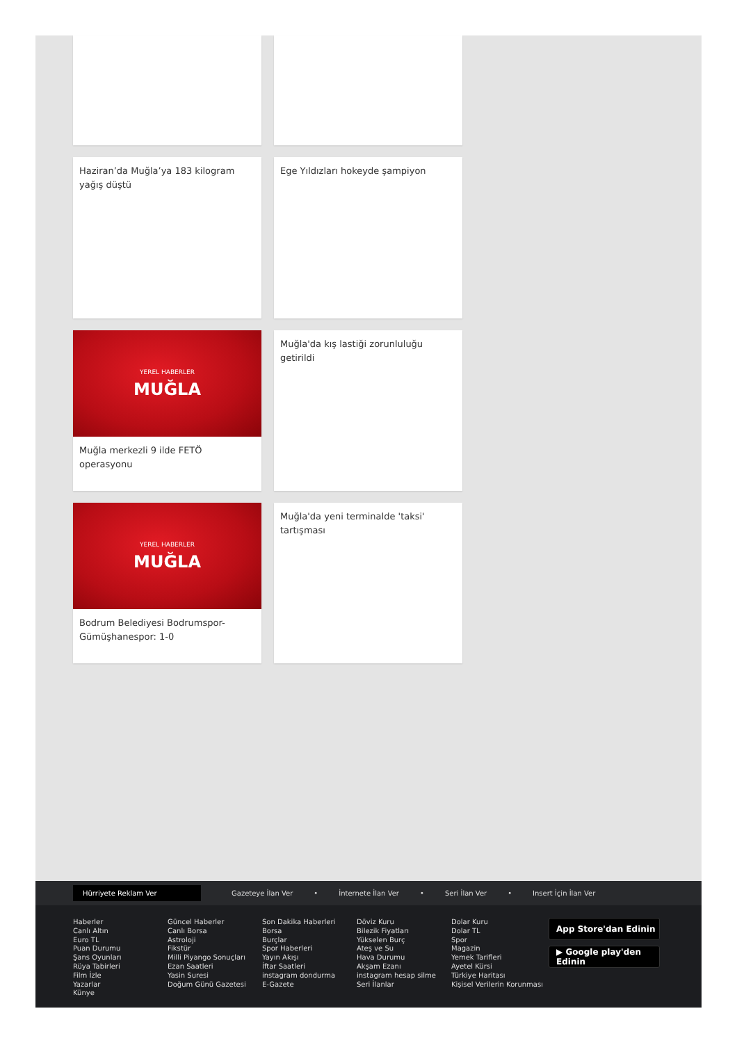Haziran’da Muğla’ya 183 kilogram yağış düştü
Ege Yıldızları hokeyde şampiyon
YEREL HABERLER
MUĞLA
Muğla merkezli 9 ilde FETÖ operasyonu
Muğla'da kış lastiği zorunluluğu getirildi
YEREL HABERLER
MUĞLA
Bodrum Belediyesi Bodrumspor-Gümüşhanespor: 1-0
Muğla'da yeni terminalde 'taksi' tartışması
Hürriyete Reklam Ver Gazeteye İlan Ver • İnternete İlan Ver • Seri İlan Ver • Insert İçin İlan Ver
Haberler
Canlı Altın
Euro TL
Puan Durumu
Şans Oyunları
Rüya Tabirleri
Film İzle
Yazarlar
Künye
Güncel Haberler
Canlı Borsa
Astroloji
Fikstür
Milli Piyango Sonuçları
Ezan Saatleri
Yasin Suresi
Doğum Günü Gazetesi
Son Dakika Haberleri
Borsa
Burçlar
Spor Haberleri
Yayın Akışı
İftar Saatleri
instagram dondurma
E-Gazete
Döviz Kuru
Bilezik Fiyatları
Yükselen Burç
Ateş ve Su
Hava Durumu
Akşam Ezanı
instagram hesap silme
Seri İlanlar
Dolar Kuru
Dolar TL
Spor
Magazin
Yemek Tarifleri
Ayetel Kürsi
Türkiye Haritası
Kişisel Verilerin Korunması
App Store'dan Edinin
▶ Google play'den Edinin